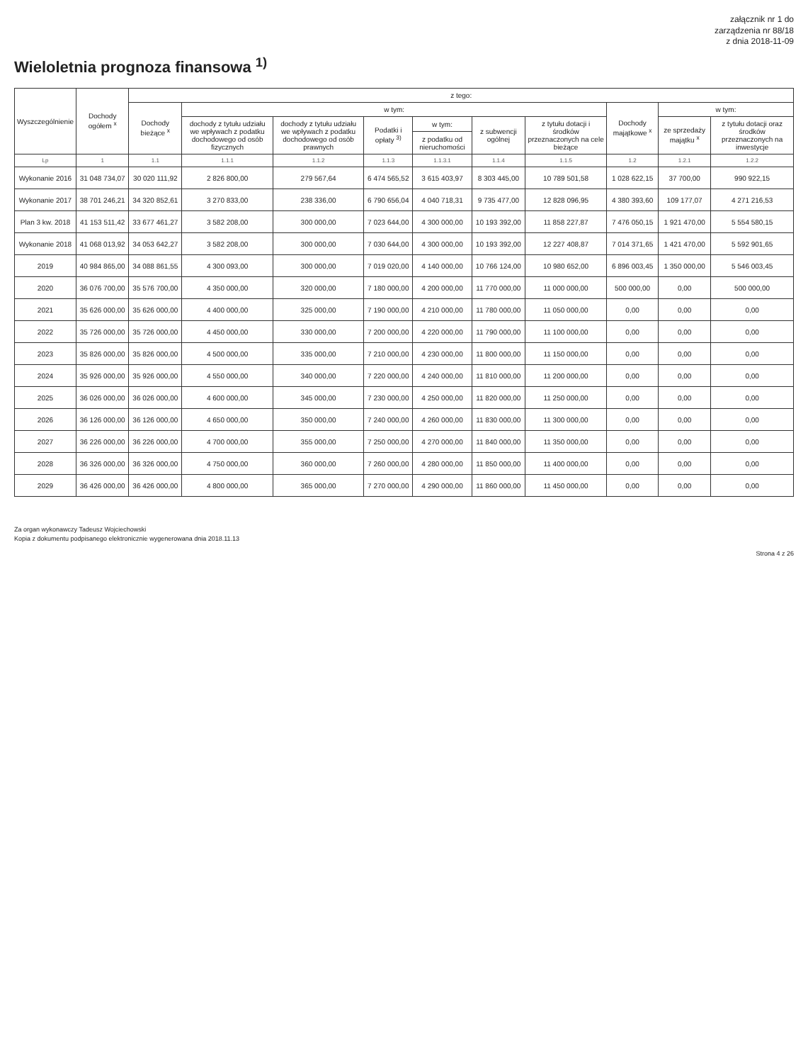załącznik nr 1 do
zarządzenia nr 88/18
z dnia 2018-11-09
Wieloletnia prognoza finansowa <sup>1)</sup>
| Wyszczególnienie | Dochody ogółem <sup>x</sup> | z tego: | | | | | | | | | |
| --- | --- | --- | --- | --- | --- | --- | --- | --- | --- | --- | --- |
| | | Dochody bieżące <sup>x</sup> | w tym: | | | | | | Dochody majątkowe <sup>x</sup> | w tym: | |
| | | | dochody z tytułu udziału we wpływach z podatku dochodowego od osób fizycznych | dochody z tytułu udziału we wpływach z podatku dochodowego od osób prawnych | Podatki i opłaty <sup>3)</sup> | w tym: | z subwencji ogólnej | z tytułu dotacji i środków przeznaczonych na cele bieżące | | ze sprzedaży majątku <sup>x</sup> | z tytułu dotacji oraz środków przeznaczonych na inwestycje |
| | | | | | | z podatku od nieruchomości | | | | | |
| Lp | 1 | 1.1 | 1.1.1 | 1.1.2 | 1.1.3 | 1.1.3.1 | 1.1.4 | 1.1.5 | 1.2 | 1.2.1 | 1.2.2 |
| Wykonanie 2016 | 31 048 734,07 | 30 020 111,92 | 2 826 800,00 | 279 567,64 | 6 474 565,52 | 3 615 403,97 | 8 303 445,00 | 10 789 501,58 | 1 028 622,15 | 37 700,00 | 990 922,15 |
| Wykonanie 2017 | 38 701 246,21 | 34 320 852,61 | 3 270 833,00 | 238 336,00 | 6 790 656,04 | 4 040 718,31 | 9 735 477,00 | 12 828 096,95 | 4 380 393,60 | 109 177,07 | 4 271 216,53 |
| Plan 3 kw. 2018 | 41 153 511,42 | 33 677 461,27 | 3 582 208,00 | 300 000,00 | 7 023 644,00 | 4 300 000,00 | 10 193 392,00 | 11 858 227,87 | 7 476 050,15 | 1 921 470,00 | 5 554 580,15 |
| Wykonanie 2018 | 41 068 013,92 | 34 053 642,27 | 3 582 208,00 | 300 000,00 | 7 030 644,00 | 4 300 000,00 | 10 193 392,00 | 12 227 408,87 | 7 014 371,65 | 1 421 470,00 | 5 592 901,65 |
| 2019 | 40 984 865,00 | 34 088 861,55 | 4 300 093,00 | 300 000,00 | 7 019 020,00 | 4 140 000,00 | 10 766 124,00 | 10 980 652,00 | 6 896 003,45 | 1 350 000,00 | 5 546 003,45 |
| 2020 | 36 076 700,00 | 35 576 700,00 | 4 350 000,00 | 320 000,00 | 7 180 000,00 | 4 200 000,00 | 11 770 000,00 | 11 000 000,00 | 500 000,00 | 0,00 | 500 000,00 |
| 2021 | 35 626 000,00 | 35 626 000,00 | 4 400 000,00 | 325 000,00 | 7 190 000,00 | 4 210 000,00 | 11 780 000,00 | 11 050 000,00 | 0,00 | 0,00 | 0,00 |
| 2022 | 35 726 000,00 | 35 726 000,00 | 4 450 000,00 | 330 000,00 | 7 200 000,00 | 4 220 000,00 | 11 790 000,00 | 11 100 000,00 | 0,00 | 0,00 | 0,00 |
| 2023 | 35 826 000,00 | 35 826 000,00 | 4 500 000,00 | 335 000,00 | 7 210 000,00 | 4 230 000,00 | 11 800 000,00 | 11 150 000,00 | 0,00 | 0,00 | 0,00 |
| 2024 | 35 926 000,00 | 35 926 000,00 | 4 550 000,00 | 340 000,00 | 7 220 000,00 | 4 240 000,00 | 11 810 000,00 | 11 200 000,00 | 0,00 | 0,00 | 0,00 |
| 2025 | 36 026 000,00 | 36 026 000,00 | 4 600 000,00 | 345 000,00 | 7 230 000,00 | 4 250 000,00 | 11 820 000,00 | 11 250 000,00 | 0,00 | 0,00 | 0,00 |
| 2026 | 36 126 000,00 | 36 126 000,00 | 4 650 000,00 | 350 000,00 | 7 240 000,00 | 4 260 000,00 | 11 830 000,00 | 11 300 000,00 | 0,00 | 0,00 | 0,00 |
| 2027 | 36 226 000,00 | 36 226 000,00 | 4 700 000,00 | 355 000,00 | 7 250 000,00 | 4 270 000,00 | 11 840 000,00 | 11 350 000,00 | 0,00 | 0,00 | 0,00 |
| 2028 | 36 326 000,00 | 36 326 000,00 | 4 750 000,00 | 360 000,00 | 7 260 000,00 | 4 280 000,00 | 11 850 000,00 | 11 400 000,00 | 0,00 | 0,00 | 0,00 |
| 2029 | 36 426 000,00 | 36 426 000,00 | 4 800 000,00 | 365 000,00 | 7 270 000,00 | 4 290 000,00 | 11 860 000,00 | 11 450 000,00 | 0,00 | 0,00 | 0,00 |
Za organ wykonawczy Tadeusz Wojciechowski
Kopia z dokumentu podpisanego elektronicznie wygenerowana dnia 2018.11.13
Strona 4 z 26